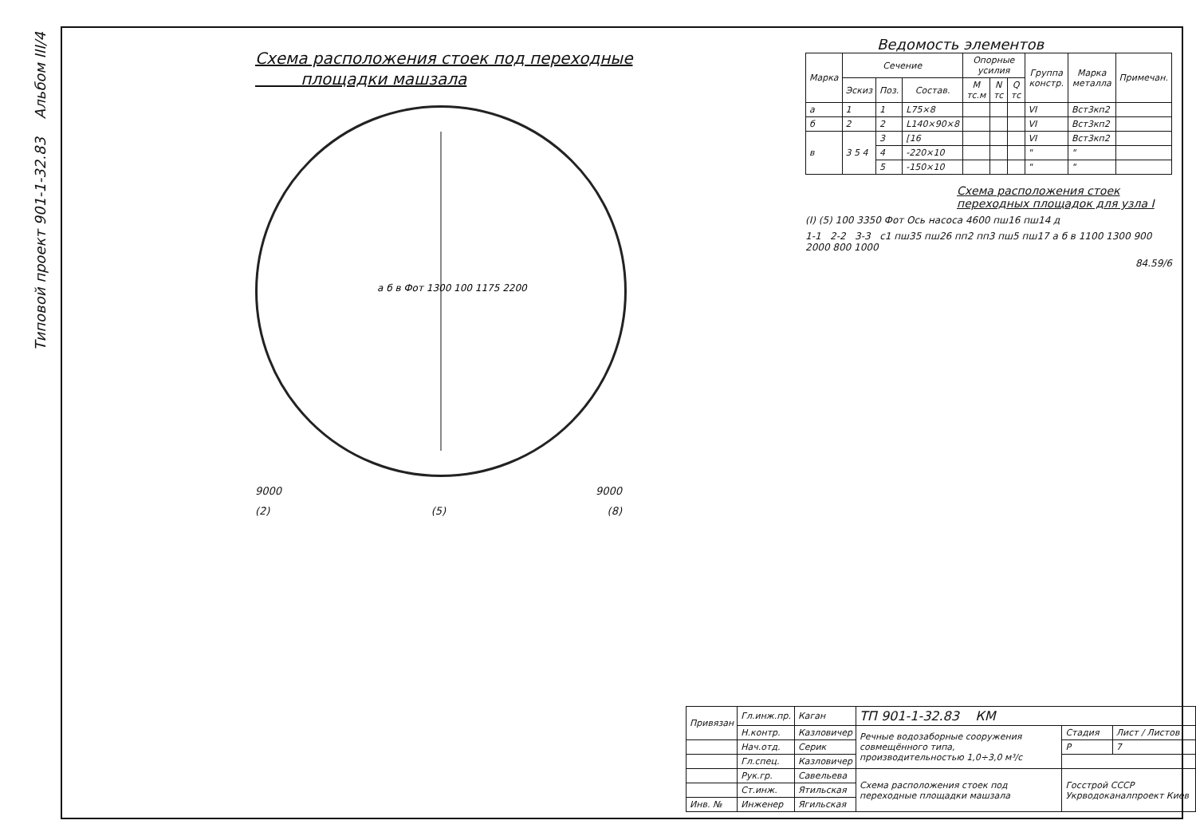Типовой проект 901-1-32.83 Альбом III/4
Схема расположения стоек под переходные
площадки машзала
а б в Фот 1300 100 1175 2200
9000 9000
(2) (5) (8)
Ведомость элементов
| Марка | Сечение | | | Опорные усилия | | | Группа констр. | Марка металла | Примечан. |
| --- | --- | --- | --- | --- | --- | --- | --- | --- | --- |
| | Эскиз | Поз. | Состав. | M тс.м | N тс | Q тс | | | |
| а | 1 | 1 | L75×8 | | | | VI | Вст3кп2 | |
| б | 2 | 2 | L140×90×8 | | | | VI | Вст3кп2 | |
| в | 3 5 4 | 3 | [16 | | | | VI | Вст3кп2 | |
| | | 4 | -220×10 | | | | " | " | |
| | | 5 | -150×10 | | | | " | " | |
Схема расположения стоек переходных площадок для узла I
(I) (5) 100 3350 Фот Ось насоса 4600 пш16 пш14 д
1-1 2-2 3-3 с1 пш35 пш26 пп2 пп3 пш5 пш17 а б в 1100 1300 900 2000 800 1000
84.59/6
| Привязан | Гл.инж.пр. | Каган | ТП 901-1-32.83 КМ | | |
| | Н.контр. | Казловичер | Речные водозаборные сооружения совмещённого типа, производительностью 1,0÷3,0 м³/с | Стадия | Лист / Листов |
| | Нач.отд. | Серик | | Р | 7 |
| | Гл.спец. | Казловичер | | | |
| | Рук.гр. | Савельева | Схема расположения стоек под переходные площадки машзала | Госстрой СССР Укрводоканалпроект Киев | |
| | Ст.инж. | Ятильская | | | |
| Инв. № | Инженер | Ягильская | | | |